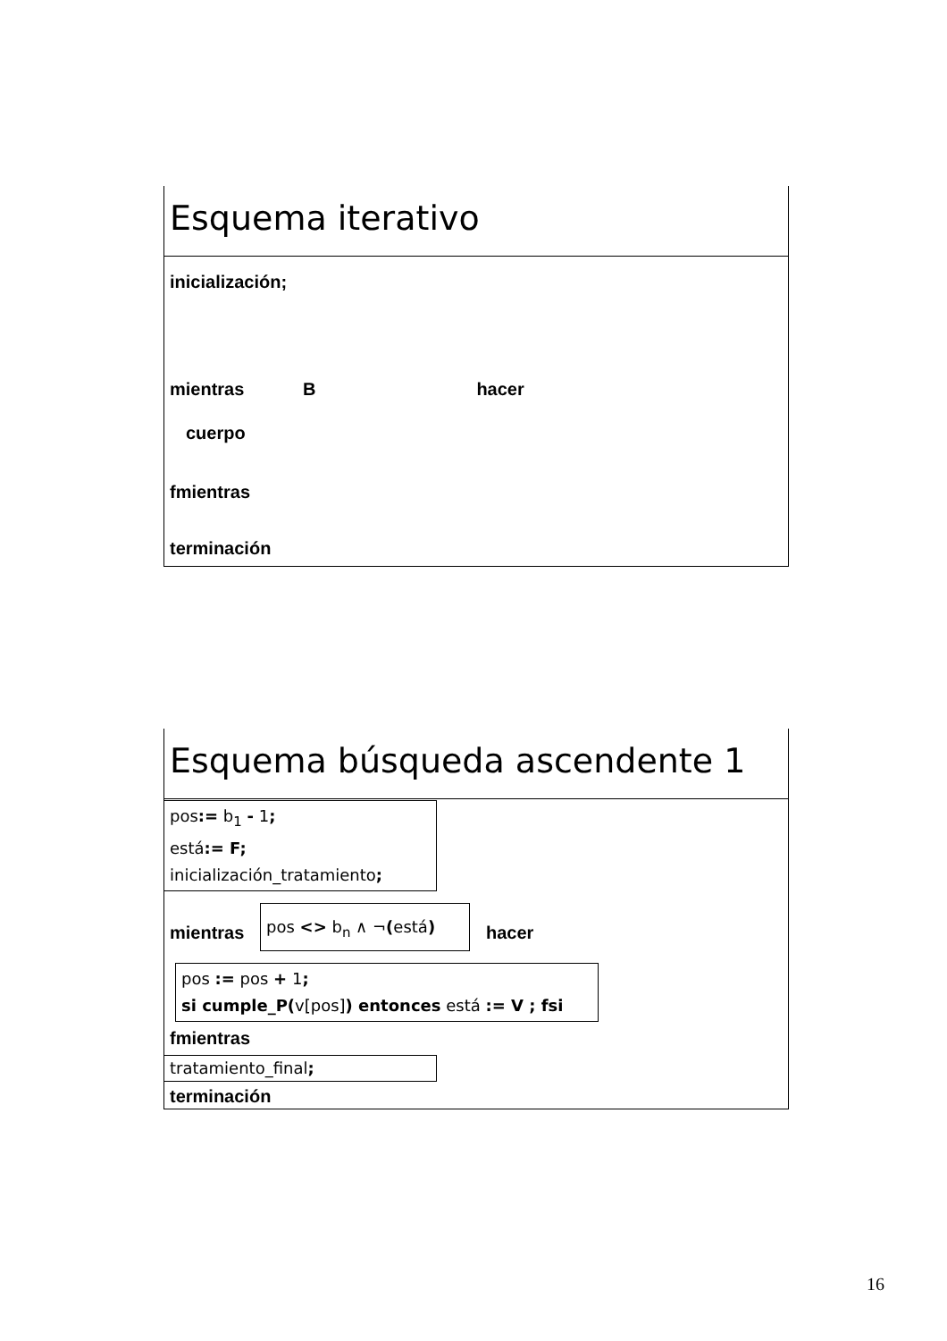Esquema iterativo
inicialización;
mientras B hacer
cuerpo
fmientras
terminación
Esquema búsqueda ascendente 1
pos:= b<sub>1</sub> - 1;
está:= F;
inicialización_tratamiento;
mientras
pos <> b<sub>n</sub> ∧ ¬(está)
hacer
pos := pos + 1;
si cumple_P(v[pos]) entonces está := V ; fsi
fmientras
tratamiento_final;
terminación
16